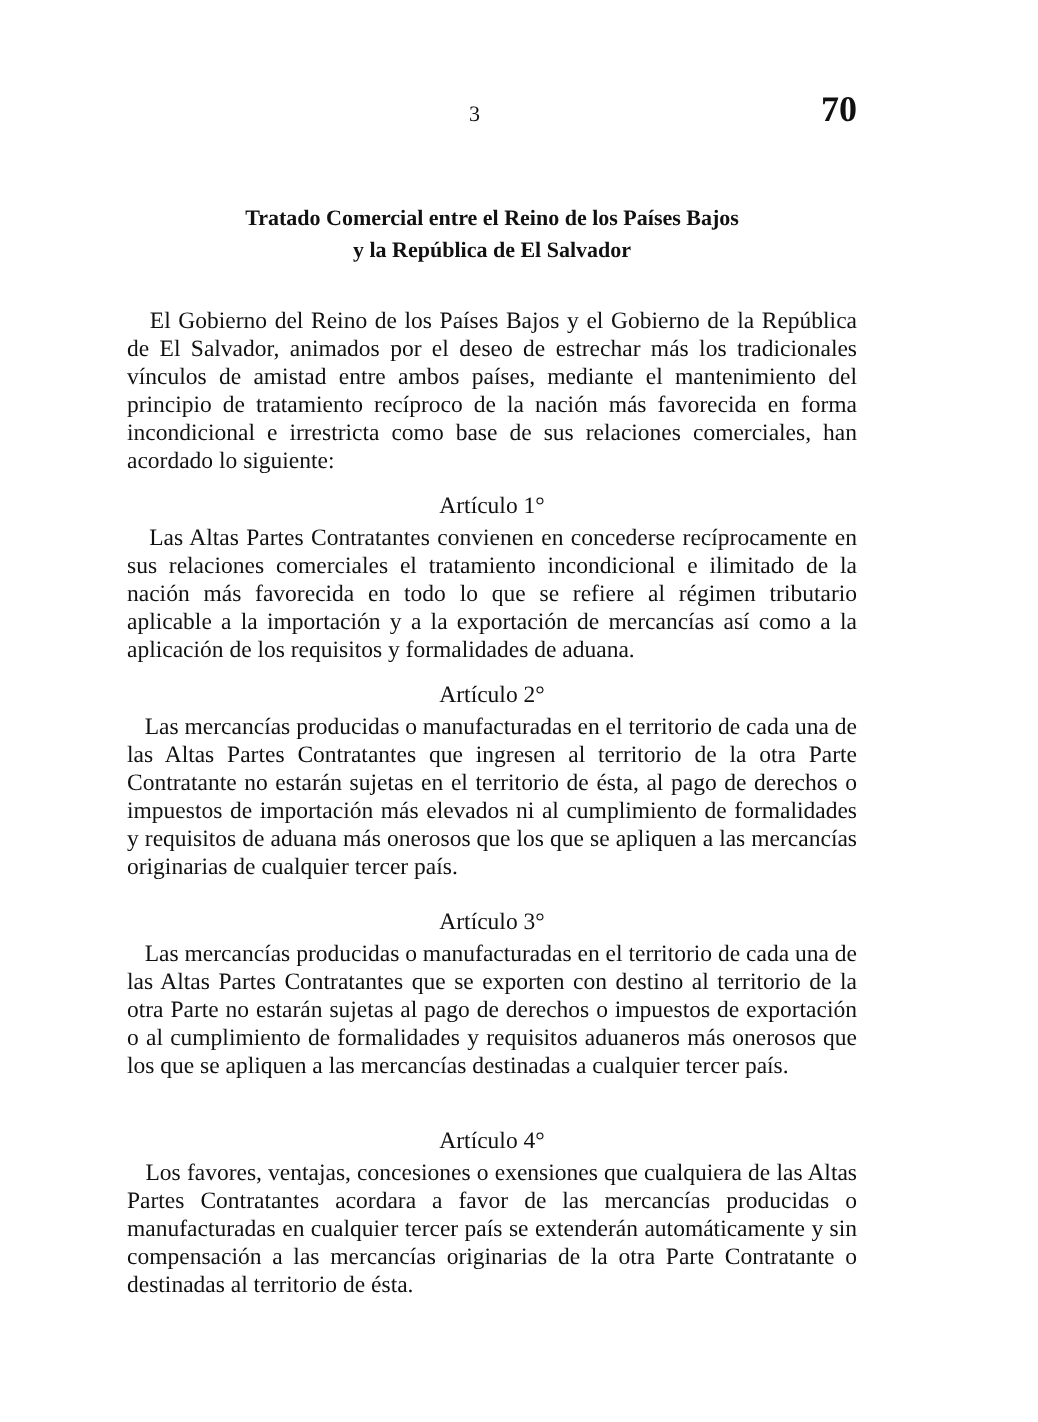3 70
Tratado Comercial entre el Reino de los Países Bajos
y la República de El Salvador
El Gobierno del Reino de los Países Bajos y el Gobierno de la República de El Salvador, animados por el deseo de estrechar más los tradicionales vínculos de amistad entre ambos países, mediante el mantenimiento del principio de tratamiento recíproco de la nación más favorecida en forma incondicional e irrestricta como base de sus relaciones comerciales, han acordado lo siguiente:
Artículo 1°
Las Altas Partes Contratantes convienen en concederse recíprocamente en sus relaciones comerciales el tratamiento incondicional e ilimitado de la nación más favorecida en todo lo que se refiere al régimen tributario aplicable a la importación y a la exportación de mercancías así como a la aplicación de los requisitos y formalidades de aduana.
Artículo 2°
Las mercancías producidas o manufacturadas en el territorio de cada una de las Altas Partes Contratantes que ingresen al territorio de la otra Parte Contratante no estarán sujetas en el territorio de ésta, al pago de derechos o impuestos de importación más elevados ni al cumplimiento de formalidades y requisitos de aduana más onerosos que los que se apliquen a las mercancías originarias de cualquier tercer país.
Artículo 3°
Las mercancías producidas o manufacturadas en el territorio de cada una de las Altas Partes Contratantes que se exporten con destino al territorio de la otra Parte no estarán sujetas al pago de derechos o impuestos de exportación o al cumplimiento de formalidades y requisitos aduaneros más onerosos que los que se apliquen a las mercancías destinadas a cualquier tercer país.
Artículo 4°
Los favores, ventajas, concesiones o exensiones que cualquiera de las Altas Partes Contratantes acordara a favor de las mercancías producidas o manufacturadas en cualquier tercer país se extenderán automáticamente y sin compensación a las mercancías originarias de la otra Parte Contratante o destinadas al territorio de ésta.